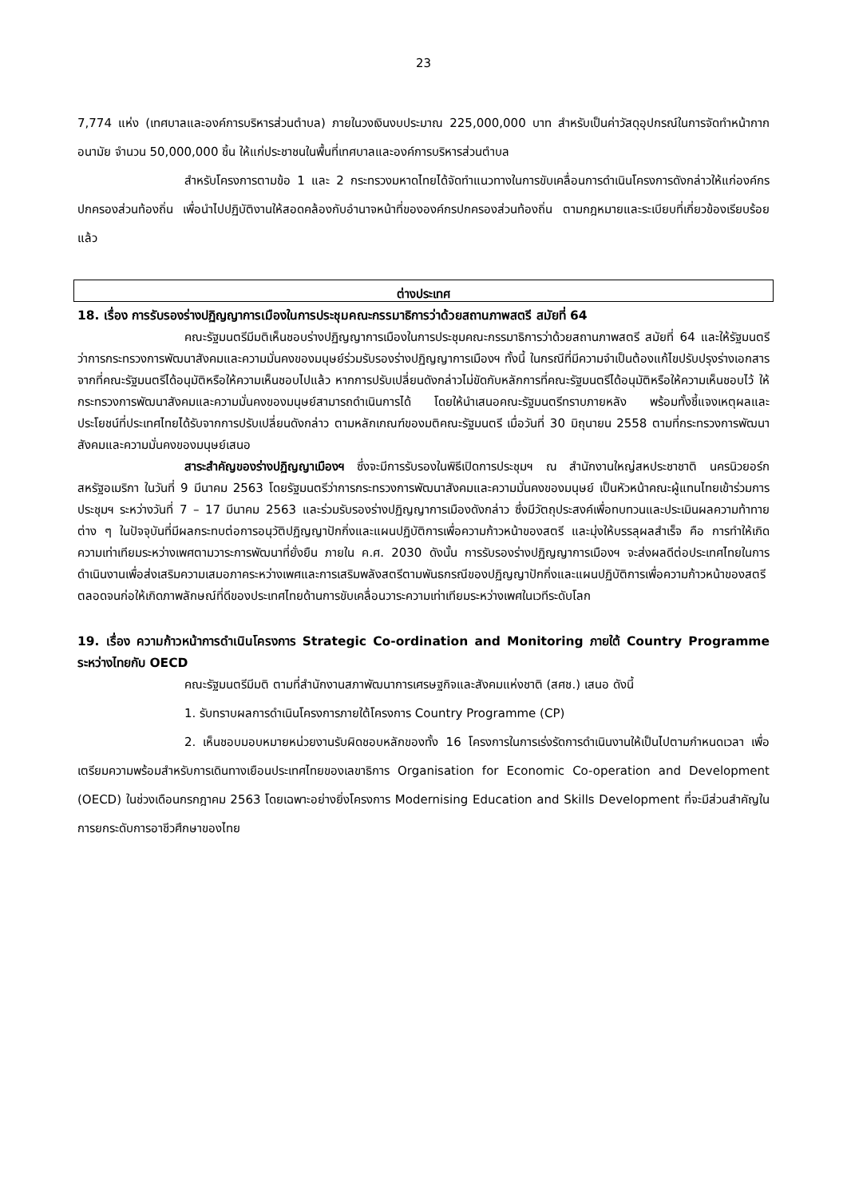23
7,774 แห่ง (เทศบาลและองค์การบริหารส่วนตำบล) ภายในวงเงินงบประมาณ 225,000,000 บาท สำหรับเป็นค่าวัสดุอุปกรณ์ในการจัดทำหน้ากากอนามัย จำนวน 50,000,000 ชิ้น ให้แก่ประชาชนในพื้นที่เทศบาลและองค์การบริหารส่วนตำบล
สำหรับโครงการตามข้อ 1 และ 2 กระทรวงมหาดไทยได้จัดทำแนวทางในการขับเคลื่อนการดำเนินโครงการดังกล่าวให้แก่องค์กรปกครองส่วนท้องถิ่น เพื่อนำไปปฏิบัติงานให้สอดคล้องกับอำนาจหน้าที่ขององค์กรปกครองส่วนท้องถิ่น ตามกฎหมายและระเบียบที่เกี่ยวข้องเรียบร้อยแล้ว
ต่างประเทศ
18. เรื่อง การรับรองร่างปฏิญญาการเมืองในการประชุมคณะกรรมาธิการว่าด้วยสถานภาพสตรี สมัยที่ 64
คณะรัฐมนตรีมีมติเห็นชอบร่างปฏิญญาการเมืองในการประชุมคณะกรรมาธิการว่าด้วยสถานภาพสตรี สมัยที่ 64 และให้รัฐมนตรีว่าการกระทรวงการพัฒนาสังคมและความมั่นคงของมนุษย์ร่วมรับรองร่างปฏิญญาการเมืองฯ ทั้งนี้ ในกรณีที่มีความจำเป็นต้องแก้ไขปรับปรุงร่างเอกสารจากที่คณะรัฐมนตรีได้อนุมัติหรือให้ความเห็นชอบไปแล้ว หากการปรับเปลี่ยนดังกล่าวไม่ขัดกับหลักการที่คณะรัฐมนตรีได้อนุมัติหรือให้ความเห็นชอบไว้ ให้กระทรวงการพัฒนาสังคมและความมั่นคงของมนุษย์สามารถดำเนินการได้ โดยให้นำเสนอคณะรัฐมนตรีทราบภายหลัง พร้อมทั้งชี้แจงเหตุผลและประโยชน์ที่ประเทศไทยได้รับจากการปรับเปลี่ยนดังกล่าว ตามหลักเกณฑ์ของมติคณะรัฐมนตรี เมื่อวันที่ 30 มิถุนายน 2558 ตามที่กระทรวงการพัฒนาสังคมและความมั่นคงของมนุษย์เสนอ
สาระสำคัญของร่างปฏิญญาเมืองฯ ซึ่งจะมีการรับรองในพิธีเปิดการประชุมฯ ณ สำนักงานใหญ่สหประชาชาติ นครนิวยอร์ก สหรัฐอเมริกา ในวันที่ 9 มีนาคม 2563 โดยรัฐมนตรีว่าการกระทรวงการพัฒนาสังคมและความมั่นคงของมนุษย์ เป็นหัวหน้าคณะผู้แทนไทยเข้าร่วมการประชุมฯ ระหว่างวันที่ 7 – 17 มีนาคม 2563 และร่วมรับรองร่างปฏิญญาการเมืองดังกล่าว ซึ่งมีวัตถุประสงค์เพื่อทบทวนและประเมินผลความท้าทายต่าง ๆ ในปัจจุบันที่มีผลกระทบต่อการอนุวัติปฏิญญาปักกิ่งและแผนปฏิบัติการเพื่อความก้าวหน้าของสตรี และมุ่งให้บรรลุผลสำเร็จ คือ การทำให้เกิดความเท่าเทียมระหว่างเพศตามวาระการพัฒนาที่ยั่งยืน ภายใน ค.ศ. 2030 ดังนั้น การรับรองร่างปฏิญญาการเมืองฯ จะส่งผลดีต่อประเทศไทยในการดำเนินงานเพื่อส่งเสริมความเสมอภาคระหว่างเพศและการเสริมพลังสตรีตามพันธกรณีของปฏิญญาปักกิ่งและแผนปฏิบัติการเพื่อความก้าวหน้าของสตรี ตลอดจนก่อให้เกิดภาพลักษณ์ที่ดีของประเทศไทยด้านการขับเคลื่อนวาระความเท่าเทียมระหว่างเพศในเวทีระดับโลก
19. เรื่อง ความก้าวหน้าการดำเนินโครงการ Strategic Co-ordination and Monitoring ภายใต้ Country Programme ระหว่างไทยกับ OECD
คณะรัฐมนตรีมีมติ ตามที่สำนักงานสภาพัฒนาการเศรษฐกิจและสังคมแห่งชาติ (สศช.) เสนอ ดังนี้
1. รับทราบผลการดำเนินโครงการภายใต้โครงการ Country Programme (CP)
2. เห็นชอบมอบหมายหน่วยงานรับผิดชอบหลักของทั้ง 16 โครงการในการเร่งรัดการดำเนินงานให้เป็นไปตามกำหนดเวลา เพื่อเตรียมความพร้อมสำหรับการเดินทางเยือนประเทศไทยของเลขาธิการ Organisation for Economic Co-operation and Development (OECD) ในช่วงเดือนกรกฎาคม 2563 โดยเฉพาะอย่างยิ่งโครงการ Modernising Education and Skills Development ที่จะมีส่วนสำคัญในการยกระดับการอาชีวศึกษาของไทย